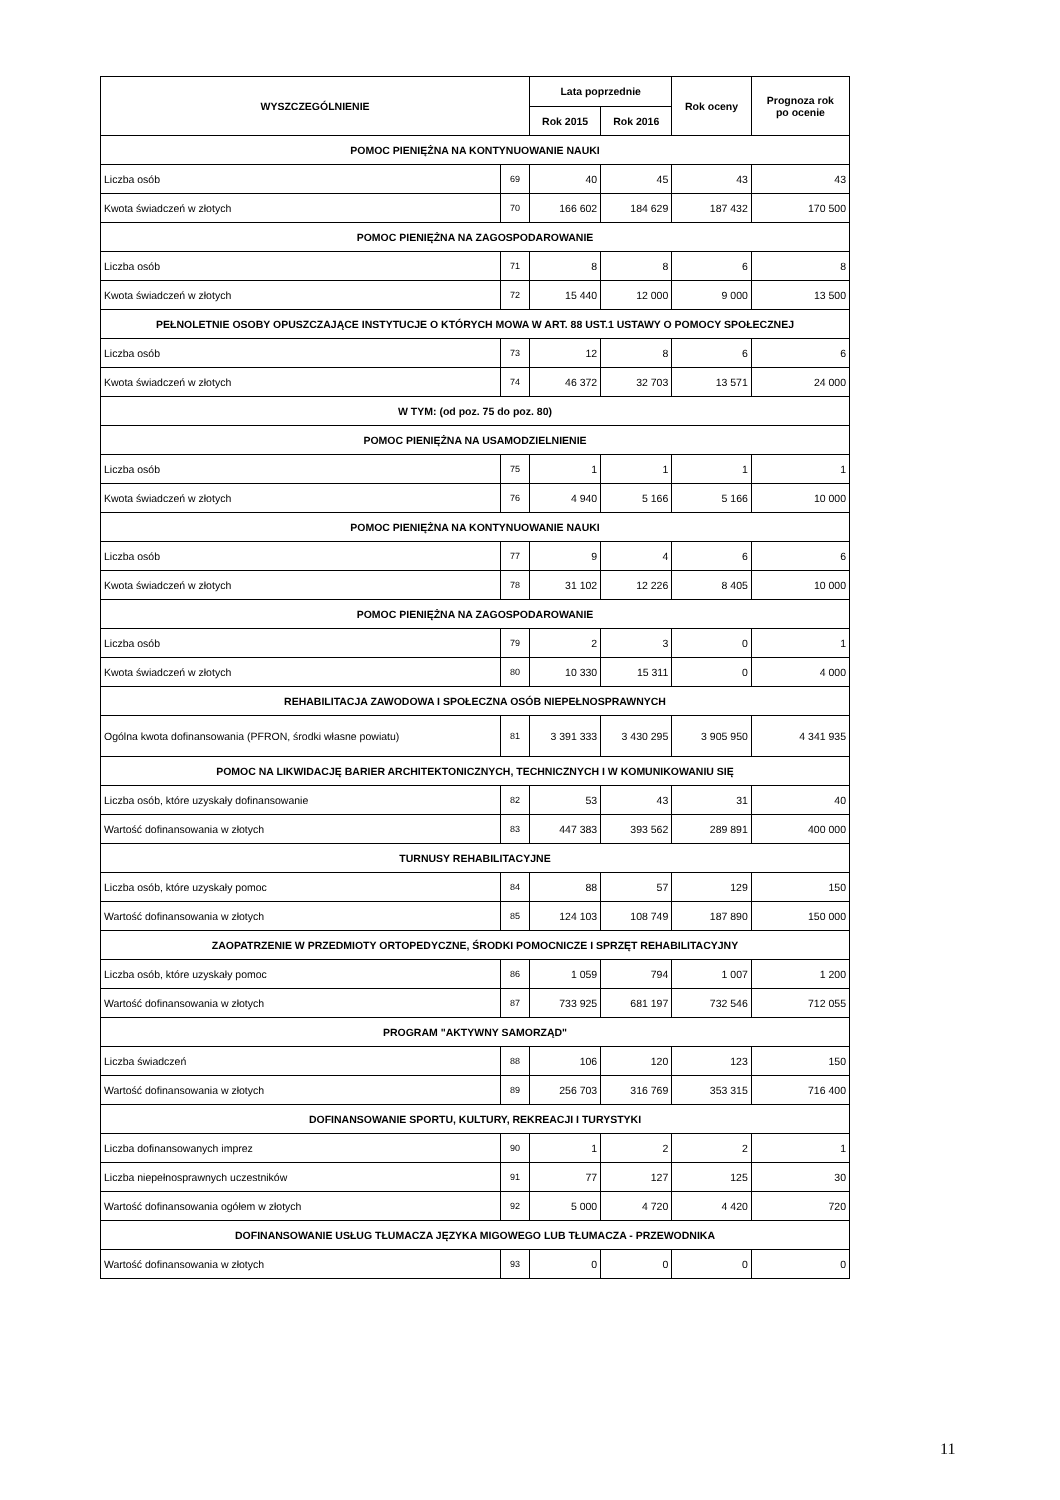| WYSZCZEGÓLNIENIE | | Lata poprzednie | | Rok oceny | Prognoza rok po ocenie |
| --- | --- | --- | --- | --- | --- |
| | | Rok 2015 | Rok 2016 | | |
| POMOC PIENIĘŻNA NA KONTYNUOWANIE NAUKI | | | | | |
| Liczba osób | 69 | 40 | 45 | 43 | 43 |
| Kwota świadczeń w złotych | 70 | 166 602 | 184 629 | 187 432 | 170 500 |
| POMOC PIENIĘŻNA NA ZAGOSPODAROWANIE | | | | | |
| Liczba osób | 71 | 8 | 8 | 6 | 8 |
| Kwota świadczeń w złotych | 72 | 15 440 | 12 000 | 9 000 | 13 500 |
| PEŁNOLETNIE OSOBY OPUSZCZAJĄCE INSTYTUCJE O KTÓRYCH MOWA W ART. 88 UST.1 USTAWY O POMOCY SPOŁECZNEJ | | | | | |
| Liczba osób | 73 | 12 | 8 | 6 | 6 |
| Kwota świadczeń w złotych | 74 | 46 372 | 32 703 | 13 571 | 24 000 |
| W TYM: (od poz. 75 do poz. 80) | | | | | |
| POMOC PIENIĘŻNA NA USAMODZIELNIENIE | | | | | |
| Liczba osób | 75 | 1 | 1 | 1 | 1 |
| Kwota świadczeń w złotych | 76 | 4 940 | 5 166 | 5 166 | 10 000 |
| POMOC PIENIĘŻNA NA KONTYNUOWANIE NAUKI | | | | | |
| Liczba osób | 77 | 9 | 4 | 6 | 6 |
| Kwota świadczeń w złotych | 78 | 31 102 | 12 226 | 8 405 | 10 000 |
| POMOC PIENIĘŻNA NA ZAGOSPODAROWANIE | | | | | |
| Liczba osób | 79 | 2 | 3 | 0 | 1 |
| Kwota świadczeń w złotych | 80 | 10 330 | 15 311 | 0 | 4 000 |
| REHABILITACJA ZAWODOWA I SPOŁECZNA OSÓB NIEPEŁNOSPRAWNYCH | | | | | |
| Ogólna kwota dofinansowania (PFRON, środki własne powiatu) | 81 | 3 391 333 | 3 430 295 | 3 905 950 | 4 341 935 |
| POMOC NA LIKWIDACJĘ BARIER ARCHITEKTONICZNYCH, TECHNICZNYCH I W KOMUNIKOWANIU SIĘ | | | | | |
| Liczba osób, które uzyskały dofinansowanie | 82 | 53 | 43 | 31 | 40 |
| Wartość dofinansowania w złotych | 83 | 447 383 | 393 562 | 289 891 | 400 000 |
| TURNUSY REHABILITACYJNE | | | | | |
| Liczba osób, które uzyskały pomoc | 84 | 88 | 57 | 129 | 150 |
| Wartość dofinansowania w złotych | 85 | 124 103 | 108 749 | 187 890 | 150 000 |
| ZAOPATRZENIE W PRZEDMIOTY ORTOPEDYCZNE, ŚRODKI POMOCNICZE I SPRZĘT REHABILITACYJNY | | | | | |
| Liczba osób, które uzyskały pomoc | 86 | 1 059 | 794 | 1 007 | 1 200 |
| Wartość dofinansowania w złotych | 87 | 733 925 | 681 197 | 732 546 | 712 055 |
| PROGRAM "AKTYWNY SAMORZĄD" | | | | | |
| Liczba świadczeń | 88 | 106 | 120 | 123 | 150 |
| Wartość dofinansowania w złotych | 89 | 256 703 | 316 769 | 353 315 | 716 400 |
| DOFINANSOWANIE SPORTU, KULTURY, REKREACJI I TURYSTYKI | | | | | |
| Liczba dofinansowanych imprez | 90 | 1 | 2 | 2 | 1 |
| Liczba niepełnosprawnych uczestników | 91 | 77 | 127 | 125 | 30 |
| Wartość dofinansowania ogółem w złotych | 92 | 5 000 | 4 720 | 4 420 | 720 |
| DOFINANSOWANIE USŁUG TŁUMACZA JĘZYKA MIGOWEGO LUB TŁUMACZA - PRZEWODNIKA | | | | | |
| Wartość dofinansowania w złotych | 93 | 0 | 0 | 0 | 0 |
11